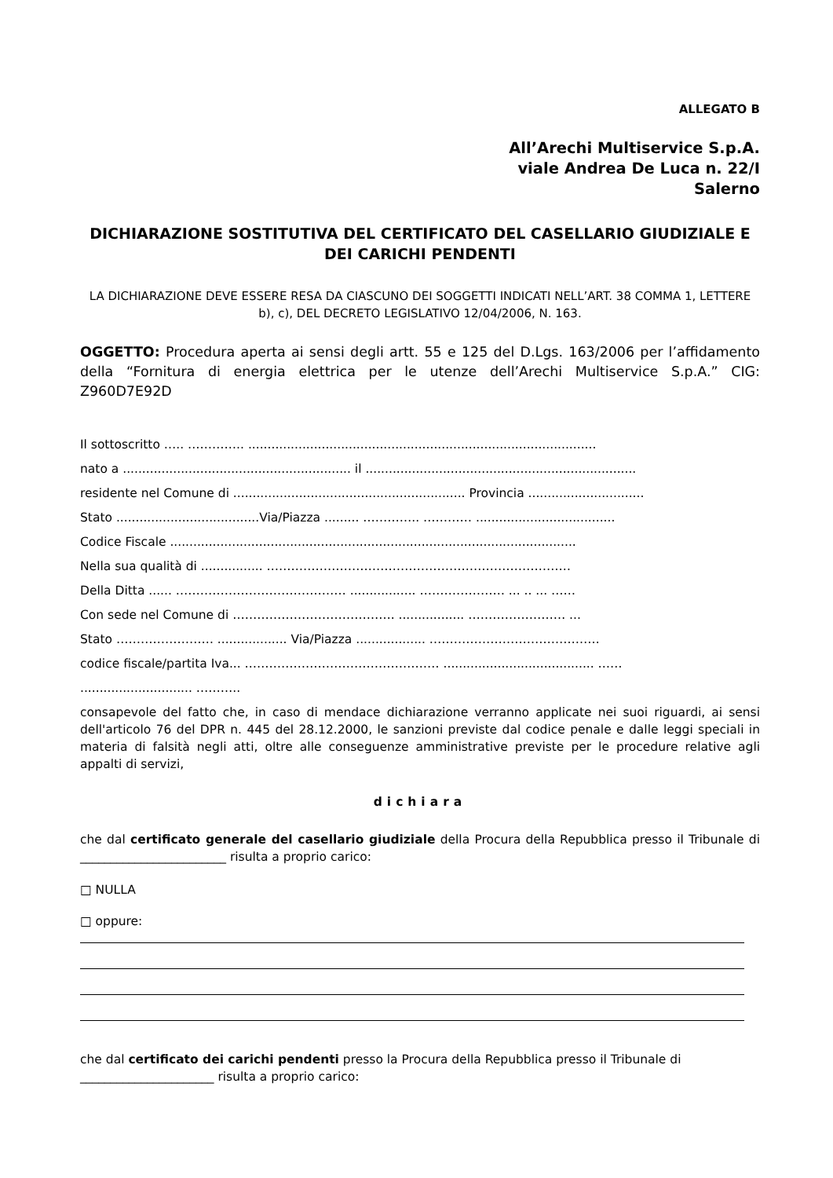ALLEGATO B
All’Arechi Multiservice S.p.A.
viale Andrea De Luca n. 22/I
Salerno
DICHIARAZIONE SOSTITUTIVA DEL CERTIFICATO DEL CASELLARIO GIUDIZIALE E DEI CARICHI PENDENTI
LA DICHIARAZIONE DEVE ESSERE RESA DA CIASCUNO DEI SOGGETTI INDICATI NELL’ART. 38 COMMA 1, LETTERE b), c), DEL DECRETO LEGISLATIVO 12/04/2006, N. 163.
OGGETTO: Procedura aperta ai sensi degli artt. 55 e 125 del D.Lgs. 163/2006 per l’affidamento della “Fornitura di energia elettrica per le utenze dell’Arechi Multiservice S.p.A.” CIG: Z960D7E92D
Il sottoscritto ….. ………….. ..........................................................................................
nato a ........................................................... il ......................................................................
residente nel Comune di ............................................................ Provincia ..............................
Stato .....................................Via/Piazza ......... ………….. ………… ....................................
Codice Fiscale .........................................................................................................
Nella sua qualità di ................ …………………………………………………………………
Della Ditta ...... …………………………………… ................. ………………… ... .. ... ……
Con sede nel Comune di …………………………………. ................. …………………… ...
Stato …………………… .................. Via/Piazza .................. ……………………………………
codice fiscale/partita Iva... ………………………………………… ....................................... ……
............................. ………..
consapevole del fatto che, in caso di mendace dichiarazione verranno applicate nei suoi riguardi, ai sensi dell'articolo 76 del DPR n. 445 del 28.12.2000, le sanzioni previste dal codice penale e dalle leggi speciali in materia di falsità negli atti, oltre alle conseguenze amministrative previste per le procedure relative agli appalti di servizi,
dichiara
che dal certificato generale del casellario giudiziale della Procura della Repubblica presso il Tribunale di ________________________ risulta a proprio carico:
□ NULLA
□ oppure:
che dal certificato dei carichi pendenti presso la Procura della Repubblica presso il Tribunale di
______________________ risulta a proprio carico: